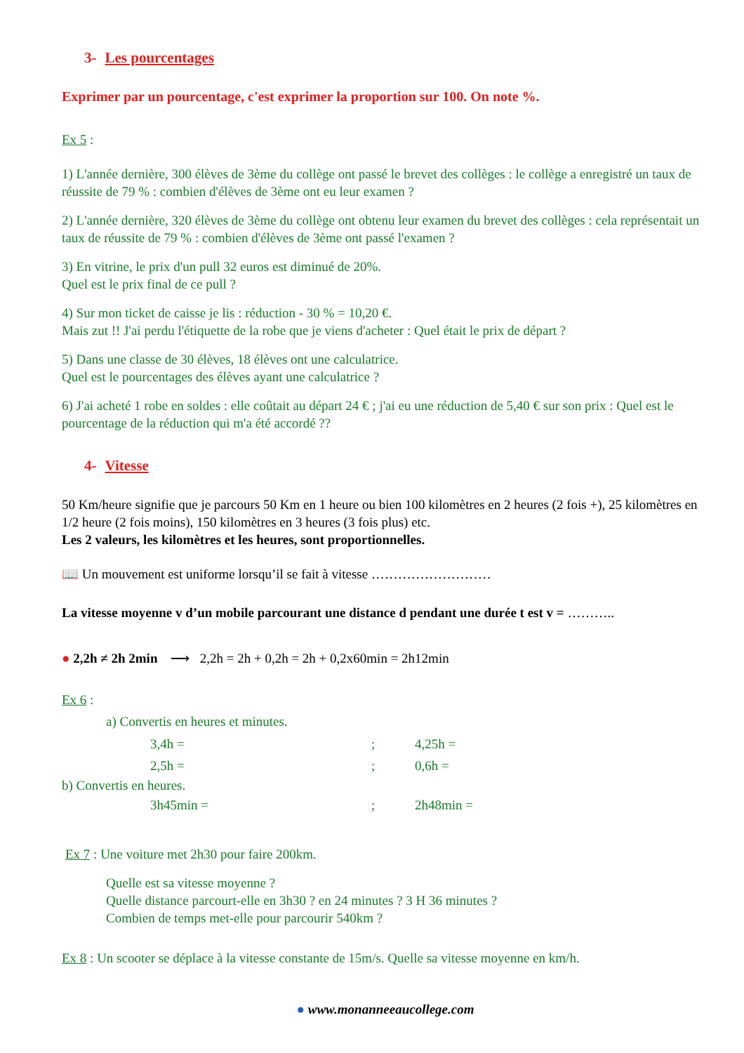3- Les pourcentages
Exprimer par un pourcentage, c'est exprimer la proportion sur 100. On note %.
Ex 5 :
1) L'année dernière, 300 élèves de 3ème du collège ont passé le brevet des collèges : le collège a enregistré un taux de réussite de 79 % : combien d'élèves de 3ème ont eu leur examen ?
2) L'année dernière, 320 élèves de 3ème du collège ont obtenu leur examen du brevet des collèges : cela représentait un taux de réussite de 79 % : combien d'élèves de 3ème ont passé l'examen ?
3) En vitrine, le prix d'un pull 32 euros est diminué de 20%.
Quel est le prix final de ce pull ?
4) Sur mon ticket de caisse je lis : réduction - 30 % = 10,20 €.
Mais zut !! J'ai perdu l'étiquette de la robe que je viens d'acheter : Quel était le prix de départ ?
5) Dans une classe de 30 élèves, 18 élèves ont une calculatrice.
Quel est le pourcentages des élèves ayant une calculatrice ?
6) J'ai acheté 1 robe en soldes : elle coûtait au départ 24 € ; j'ai eu une réduction de 5,40 € sur son prix : Quel est le pourcentage de la réduction qui m'a été accordé ??
4- Vitesse
50 Km/heure signifie que je parcours 50 Km en 1 heure ou bien 100 kilomètres en 2 heures (2 fois +), 25 kilomètres en 1/2 heure (2 fois moins), 150 kilomètres en 3 heures (3 fois plus) etc.
Les 2 valeurs, les kilomètres et les heures, sont proportionnelles.
📖 Un mouvement est uniforme lorsqu’il se fait à vitesse ………………………
La vitesse moyenne v d’un mobile parcourant une distance d pendant une durée t est v = ………..
● 2,2h ≠ 2h 2min ⟶ 2,2h = 2h + 0,2h = 2h + 0,2x60min = 2h12min
Ex 6 :
a) Convertis en heures et minutes.
3,4h =; 4,25h =
2,5h =; 0,6h =
b) Convertis en heures.
3h45min =; 2h48min =
Ex 7 : Une voiture met 2h30 pour faire 200km.
Quelle est sa vitesse moyenne ?
Quelle distance parcourt-elle en 3h30 ? en 24 minutes ? 3 H 36 minutes ?
Combien de temps met-elle pour parcourir 540km ?
Ex 8 : Un scooter se déplace à la vitesse constante de 15m/s. Quelle sa vitesse moyenne en km/h.
● www.monanneeaucollege.com